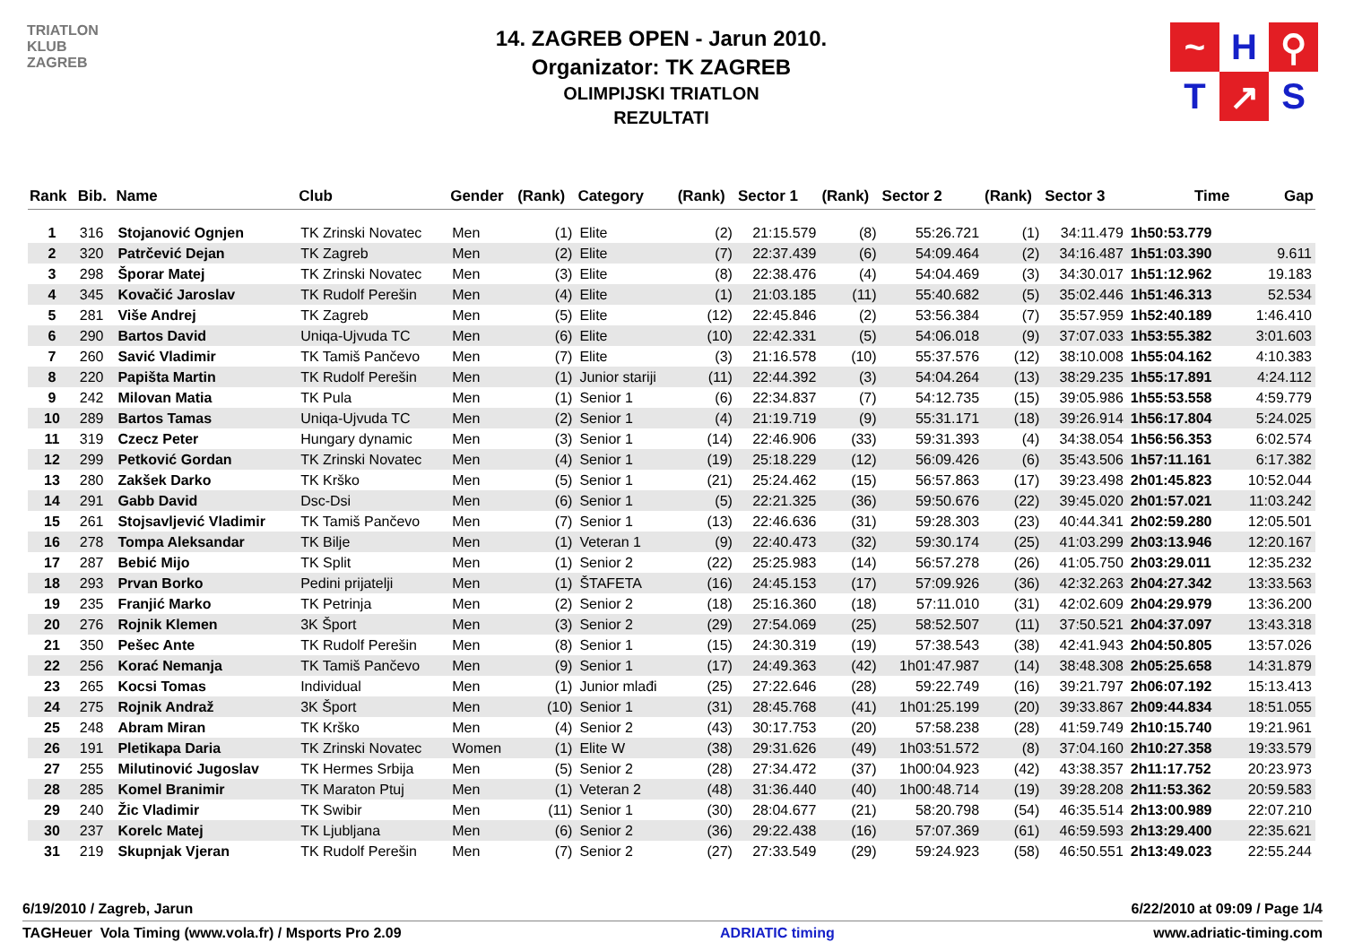TRIATLON
KLUB
ZAGREB
14. ZAGREB OPEN - Jarun 2010.
Organizator: TK ZAGREB
OLIMPIJSKI TRIATLON
REZULTATI
~
H
⚲
T
↗
S
| Rank | Bib. | Name | Club | Gender | (Rank) | Category | (Rank) | Sector 1 | (Rank) | Sector 2 | (Rank) | Sector 3 | Time | Gap |
| --- | --- | --- | --- | --- | --- | --- | --- | --- | --- | --- | --- | --- | --- | --- |
| 1 | 316 | Stojanović Ognjen | TK Zrinski Novatec | Men | (1) | Elite | (2) | 21:15.579 | (8) | 55:26.721 | (1) | 34:11.479 | 1h50:53.779 | |
| 2 | 320 | Patrčević Dejan | TK Zagreb | Men | (2) | Elite | (7) | 22:37.439 | (6) | 54:09.464 | (2) | 34:16.487 | 1h51:03.390 | 9.611 |
| 3 | 298 | Šporar Matej | TK Zrinski Novatec | Men | (3) | Elite | (8) | 22:38.476 | (4) | 54:04.469 | (3) | 34:30.017 | 1h51:12.962 | 19.183 |
| 4 | 345 | Kovačić Jaroslav | TK Rudolf Perešin | Men | (4) | Elite | (1) | 21:03.185 | (11) | 55:40.682 | (5) | 35:02.446 | 1h51:46.313 | 52.534 |
| 5 | 281 | Više Andrej | TK Zagreb | Men | (5) | Elite | (12) | 22:45.846 | (2) | 53:56.384 | (7) | 35:57.959 | 1h52:40.189 | 1:46.410 |
| 6 | 290 | Bartos David | Uniqa-Ujvuda TC | Men | (6) | Elite | (10) | 22:42.331 | (5) | 54:06.018 | (9) | 37:07.033 | 1h53:55.382 | 3:01.603 |
| 7 | 260 | Savić Vladimir | TK Tamiš Pančevo | Men | (7) | Elite | (3) | 21:16.578 | (10) | 55:37.576 | (12) | 38:10.008 | 1h55:04.162 | 4:10.383 |
| 8 | 220 | Papišta Martin | TK Rudolf Perešin | Men | (1) | Junior stariji | (11) | 22:44.392 | (3) | 54:04.264 | (13) | 38:29.235 | 1h55:17.891 | 4:24.112 |
| 9 | 242 | Milovan Matia | TK Pula | Men | (1) | Senior 1 | (6) | 22:34.837 | (7) | 54:12.735 | (15) | 39:05.986 | 1h55:53.558 | 4:59.779 |
| 10 | 289 | Bartos Tamas | Uniqa-Ujvuda TC | Men | (2) | Senior 1 | (4) | 21:19.719 | (9) | 55:31.171 | (18) | 39:26.914 | 1h56:17.804 | 5:24.025 |
| 11 | 319 | Czecz Peter | Hungary dynamic | Men | (3) | Senior 1 | (14) | 22:46.906 | (33) | 59:31.393 | (4) | 34:38.054 | 1h56:56.353 | 6:02.574 |
| 12 | 299 | Petković Gordan | TK Zrinski Novatec | Men | (4) | Senior 1 | (19) | 25:18.229 | (12) | 56:09.426 | (6) | 35:43.506 | 1h57:11.161 | 6:17.382 |
| 13 | 280 | Zakšek Darko | TK Krško | Men | (5) | Senior 1 | (21) | 25:24.462 | (15) | 56:57.863 | (17) | 39:23.498 | 2h01:45.823 | 10:52.044 |
| 14 | 291 | Gabb David | Dsc-Dsi | Men | (6) | Senior 1 | (5) | 22:21.325 | (36) | 59:50.676 | (22) | 39:45.020 | 2h01:57.021 | 11:03.242 |
| 15 | 261 | Stojsavljević Vladimir | TK Tamiš Pančevo | Men | (7) | Senior 1 | (13) | 22:46.636 | (31) | 59:28.303 | (23) | 40:44.341 | 2h02:59.280 | 12:05.501 |
| 16 | 278 | Tompa Aleksandar | TK Bilje | Men | (1) | Veteran 1 | (9) | 22:40.473 | (32) | 59:30.174 | (25) | 41:03.299 | 2h03:13.946 | 12:20.167 |
| 17 | 287 | Bebić Mijo | TK Split | Men | (1) | Senior 2 | (22) | 25:25.983 | (14) | 56:57.278 | (26) | 41:05.750 | 2h03:29.011 | 12:35.232 |
| 18 | 293 | Prvan Borko | Pedini prijatelji | Men | (1) | ŠTAFETA | (16) | 24:45.153 | (17) | 57:09.926 | (36) | 42:32.263 | 2h04:27.342 | 13:33.563 |
| 19 | 235 | Franjić Marko | TK Petrinja | Men | (2) | Senior 2 | (18) | 25:16.360 | (18) | 57:11.010 | (31) | 42:02.609 | 2h04:29.979 | 13:36.200 |
| 20 | 276 | Rojnik Klemen | 3K Šport | Men | (3) | Senior 2 | (29) | 27:54.069 | (25) | 58:52.507 | (11) | 37:50.521 | 2h04:37.097 | 13:43.318 |
| 21 | 350 | Pešec Ante | TK Rudolf Perešin | Men | (8) | Senior 1 | (15) | 24:30.319 | (19) | 57:38.543 | (38) | 42:41.943 | 2h04:50.805 | 13:57.026 |
| 22 | 256 | Korać Nemanja | TK Tamiš Pančevo | Men | (9) | Senior 1 | (17) | 24:49.363 | (42) | 1h01:47.987 | (14) | 38:48.308 | 2h05:25.658 | 14:31.879 |
| 23 | 265 | Kocsi Tomas | Individual | Men | (1) | Junior mlađi | (25) | 27:22.646 | (28) | 59:22.749 | (16) | 39:21.797 | 2h06:07.192 | 15:13.413 |
| 24 | 275 | Rojnik Andraž | 3K Šport | Men | (10) | Senior 1 | (31) | 28:45.768 | (41) | 1h01:25.199 | (20) | 39:33.867 | 2h09:44.834 | 18:51.055 |
| 25 | 248 | Abram Miran | TK Krško | Men | (4) | Senior 2 | (43) | 30:17.753 | (20) | 57:58.238 | (28) | 41:59.749 | 2h10:15.740 | 19:21.961 |
| 26 | 191 | Pletikapa Daria | TK Zrinski Novatec | Women | (1) | Elite W | (38) | 29:31.626 | (49) | 1h03:51.572 | (8) | 37:04.160 | 2h10:27.358 | 19:33.579 |
| 27 | 255 | Milutinović Jugoslav | TK Hermes Srbija | Men | (5) | Senior 2 | (28) | 27:34.472 | (37) | 1h00:04.923 | (42) | 43:38.357 | 2h11:17.752 | 20:23.973 |
| 28 | 285 | Komel Branimir | TK Maraton Ptuj | Men | (1) | Veteran 2 | (48) | 31:36.440 | (40) | 1h00:48.714 | (19) | 39:28.208 | 2h11:53.362 | 20:59.583 |
| 29 | 240 | Žic Vladimir | TK Swibir | Men | (11) | Senior 1 | (30) | 28:04.677 | (21) | 58:20.798 | (54) | 46:35.514 | 2h13:00.989 | 22:07.210 |
| 30 | 237 | Korelc Matej | TK Ljubljana | Men | (6) | Senior 2 | (36) | 29:22.438 | (16) | 57:07.369 | (61) | 46:59.593 | 2h13:29.400 | 22:35.621 |
| 31 | 219 | Skupnjak Vjeran | TK Rudolf Perešin | Men | (7) | Senior 2 | (27) | 27:33.549 | (29) | 59:24.923 | (58) | 46:50.551 | 2h13:49.023 | 22:55.244 |
6/19/2010 / Zagreb, Jarun 6/22/2010 at 09:09 / Page 1/4
TAGHeuer Vola Timing (www.vola.fr) / Msports Pro 2.09 ADRIATIC timing www.adriatic-timing.com